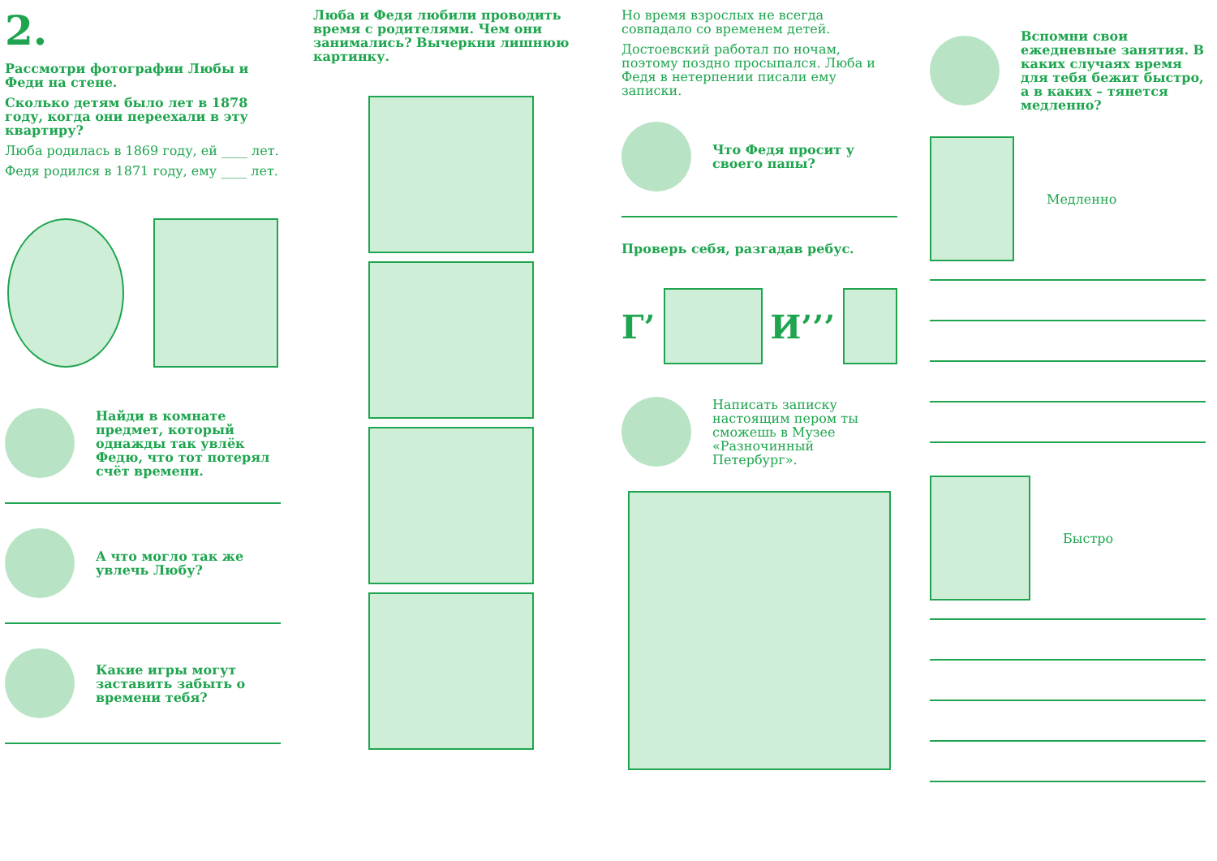2.
Рассмотри фотографии Любы и Феди на стене.
Сколько детям было лет в 1878 году, когда они переехали в эту квартиру?
Люба родилась в 1869 году, ей ____ лет.
Федя родился в 1871 году, ему ____ лет.
Найди в комнате предмет, который однажды так увлёк Федю, что тот потерял счёт времени.
А что могло так же увлечь Любу?
Какие игры могут заставить забыть о времени тебя?
Люба и Федя любили проводить время с родителями. Чем они занимались? Вычеркни лишнюю картинку.
Но время взрослых не всегда совпадало со временем детей.
Достоевский работал по ночам, поэтому поздно просыпался. Люба и Федя в нетерпении писали ему записки.
Что Федя просит у своего папы?
Проверь себя, разгадав ребус.
Г’ И’’’
Написать записку настоящим пером ты сможешь в Музее «Разночинный Петербург».
Вспомни свои ежедневные занятия. В каких случаях время для тебя бежит быстро, а в каких – тянется медленно?
Медленно
Быстро